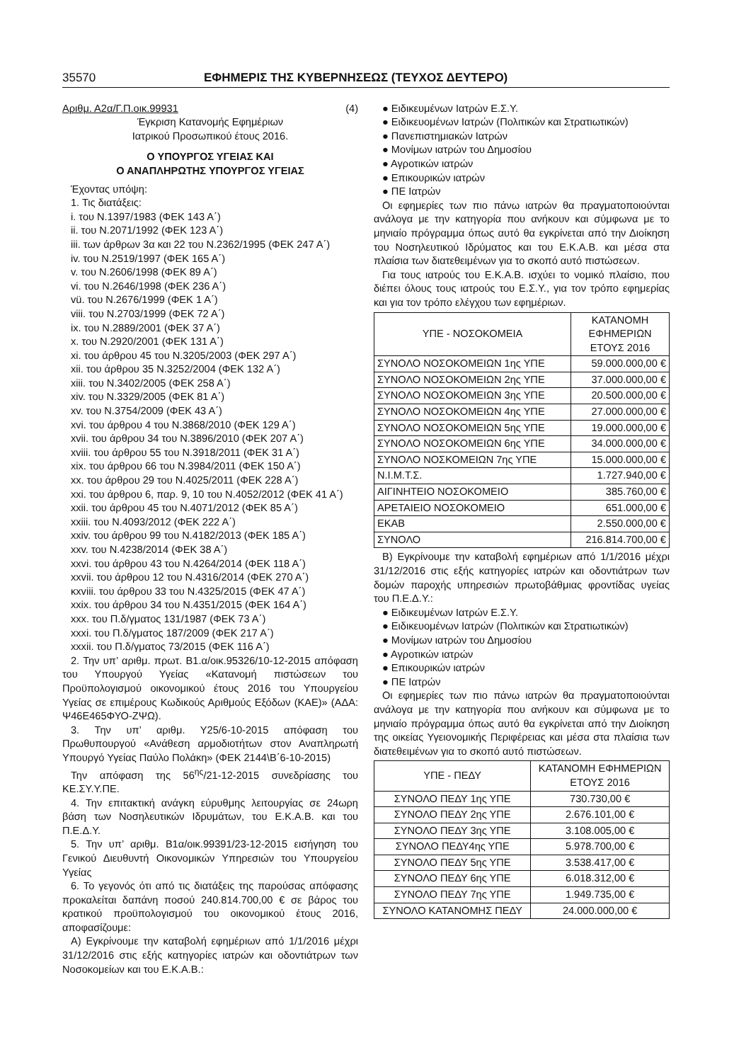35570 ΕΦΗΜΕΡΙΣ ΤΗΣ ΚΥΒΕΡΝΗΣΕΩΣ (ΤΕΥΧΟΣ ΔΕΥΤΕΡΟ)
Αριθμ. Α2α/Γ.Π.οικ.99931 (4)
Έγκριση Κατανομής Εφημέριων
Ιατρικού Προσωπικού έτους 2016.
Ο ΥΠΟΥΡΓΟΣ ΥΓΕΙΑΣ ΚΑΙ
Ο ΑΝΑΠΛΗΡΩΤΗΣ ΥΠΟΥΡΓΟΣ ΥΓΕΙΑΣ
Έχοντας υπόψη:
1. Τις διατάξεις:
i. του Ν.1397/1983 (ΦΕΚ 143 Α΄)
ii. του Ν.2071/1992 (ΦΕΚ 123 Α΄)
iii. των άρθρων 3α και 22 του Ν.2362/1995 (ΦΕΚ 247 Α΄)
iv. του Ν.2519/1997 (ΦΕΚ 165 Α΄)
v. του Ν.2606/1998 (ΦΕΚ 89 Α΄)
vi. του Ν.2646/1998 (ΦΕΚ 236 Α΄)
vü. του Ν.2676/1999 (ΦΕΚ 1 Α΄)
viii. του Ν.2703/1999 (ΦΕΚ 72 Α΄)
ix. του Ν.2889/2001 (ΦΕΚ 37 Α΄)
x. του Ν.2920/2001 (ΦΕΚ 131 Α΄)
xi. του άρθρου 45 του Ν.3205/2003 (ΦΕΚ 297 Α΄)
xii. του άρθρου 35 Ν.3252/2004 (ΦΕΚ 132 Α΄)
xiii. του Ν.3402/2005 (ΦΕΚ 258 Α΄)
xiv. του Ν.3329/2005 (ΦΕΚ 81 Α΄)
xv. του Ν.3754/2009 (ΦΕΚ 43 Α΄)
xvi. του άρθρου 4 του Ν.3868/2010 (ΦΕΚ 129 Α΄)
xvii. του άρθρου 34 του Ν.3896/2010 (ΦΕΚ 207 Α΄)
xviii. του άρθρου 55 του Ν.3918/2011 (ΦΕΚ 31 Α΄)
xix. του άρθρου 66 του Ν.3984/2011 (ΦΕΚ 150 Α΄)
xx. του άρθρου 29 του Ν.4025/2011 (ΦΕΚ 228 Α΄)
xxi. του άρθρου 6, παρ. 9, 10 του Ν.4052/2012 (ΦΕΚ 41 Α΄)
xxii. του άρθρου 45 του Ν.4071/2012 (ΦΕΚ 85 Α΄)
xxiii. του Ν.4093/2012 (ΦΕΚ 222 Α΄)
xxiv. του άρθρου 99 του Ν.4182/2013 (ΦΕΚ 185 Α΄)
xxv. του Ν.4238/2014 (ΦΕΚ 38 Α΄)
xxvi. του άρθρου 43 του Ν.4264/2014 (ΦΕΚ 118 Α΄)
xxvii. του άρθρου 12 του Ν.4316/2014 (ΦΕΚ 270 Α΄)
κxviii. του άρθρου 33 του Ν.4325/2015 (ΦΕΚ 47 Α΄)
xxix. του άρθρου 34 του Ν.4351/2015 (ΦΕΚ 164 Α΄)
xxx. του Π.δ/γματος 131/1987 (ΦΕΚ 73 Α΄)
xxxi. του Π.δ/γματος 187/2009 (ΦΕΚ 217 Α΄)
xxxii. του Π.δ/γματος 73/2015 (ΦΕΚ 116 Α΄)
2. Την υπ’ αριθμ. πρωτ. Β1.α/οικ.95326/10-12-2015 απόφαση του Υπουργού Υγείας «Κατανομή πιστώσεων του Προϋπολογισμού οικονομικού έτους 2016 του Υπουργείου Υγείας σε επιμέρους Κωδικούς Αριθμούς Εξόδων (ΚΑΕ)» (ΑΔΑ: Ψ46Ε465ΦΥΟ-ΖΨΩ).
3. Την υπ’ αριθμ. Υ25/6-10-2015 απόφαση του Πρωθυπουργού «Ανάθεση αρμοδιοτήτων στον Αναπληρωτή Υπουργό Υγείας Παύλο Πολάκη» (ΦΕΚ 2144\Β΄6-10-2015)
Την απόφαση της 56<sup>ης</sup>/21-12-2015 συνεδρίασης του ΚΕ.ΣΥ.Υ.ΠΕ.
4. Την επιτακτική ανάγκη εύρυθμης λειτουργίας σε 24ωρη βάση των Νοσηλευτικών Ιδρυμάτων, του Ε.Κ.Α.Β. και του Π.Ε.Δ.Υ.
5. Την υπ’ αριθμ. Β1α/οικ.99391/23-12-2015 εισήγηση του Γενικού Διευθυντή Οικονομικών Υπηρεσιών του Υπουργείου Υγείας
6. Το γεγονός ότι από τις διατάξεις της παρούσας απόφασης προκαλείται δαπάνη ποσού 240.814.700,00 € σε βάρος του κρατικού προϋπολογισμού του οικονομικού έτους 2016, αποφασίζουμε:
Α) Εγκρίνουμε την καταβολή εφημέριων από 1/1/2016 μέχρι 31/12/2016 στις εξής κατηγορίες ιατρών και οδοντιάτρων των Νοσοκομείων και του Ε.Κ.Α.Β.:
● Ειδικευμένων Ιατρών Ε.Σ.Υ.
● Ειδικευομένων Ιατρών (Πολιτικών και Στρατιωτικών)
● Πανεπιστημιακών Ιατρών
● Μονίμων ιατρών του Δημοσίου
● Αγροτικών ιατρών
● Επικουρικών ιατρών
● ΠΕ Ιατρών
Οι εφημερίες των πιο πάνω ιατρών θα πραγματοποιούνται ανάλογα με την κατηγορία που ανήκουν και σύμφωνα με το μηνιαίο πρόγραμμα όπως αυτό θα εγκρίνεται από την Διοίκηση του Νοσηλευτικού Ιδρύματος και του Ε.Κ.Α.Β. και μέσα στα πλαίσια των διατεθειμένων για το σκοπό αυτό πιστώσεων.
Για τους ιατρούς του Ε.Κ.Α.Β. ισχύει το νομικό πλαίσιο, που διέπει όλους τους ιατρούς του Ε.Σ.Υ., για τον τρόπο εφημερίας και για τον τρόπο ελέγχου των εφημέριων.
| ΥΠΕ - ΝΟΣΟΚΟΜΕΙΑ | ΚΑΤΑΝΟΜΗ ΕΦΗΜΕΡΙΩΝ ΕΤΟΥΣ 2016 |
| --- | --- |
| ΣΥΝΟΛΟ ΝΟΣΟΚΟΜΕΙΩΝ 1ης ΥΠΕ | 59.000.000,00 € |
| ΣΥΝΟΛΟ ΝΟΣΟΚΟΜΕΙΩΝ 2ης ΥΠΕ | 37.000.000,00 € |
| ΣΥΝΟΛΟ ΝΟΣΟΚΟΜΕΙΩΝ 3ης ΥΠΕ | 20.500.000,00 € |
| ΣΥΝΟΛΟ ΝΟΣΟΚΟΜΕΙΩΝ 4ης ΥΠΕ | 27.000.000,00 € |
| ΣΥΝΟΛΟ ΝΟΣΟΚΟΜΕΙΩΝ 5ης ΥΠΕ | 19.000.000,00 € |
| ΣΥΝΟΛΟ ΝΟΣΟΚΟΜΕΙΩΝ 6ης ΥΠΕ | 34.000.000,00 € |
| ΣΥΝΟΛΟ ΝΟΣΚΟΜΕΙΩΝ 7ης ΥΠΕ | 15.000.000,00 € |
| Ν.Ι.Μ.Τ.Σ. | 1.727.940,00 € |
| ΑΙΓΙΝΗΤΕΙΟ ΝΟΣΟΚΟΜΕΙΟ | 385.760,00 € |
| ΑΡΕΤΑΙΕΙΟ ΝΟΣΟΚΟΜΕΙΟ | 651.000,00 € |
| ΕΚΑΒ | 2.550.000,00 € |
| ΣΥΝΟΛΟ | 216.814.700,00 € |
Β) Εγκρίνουμε την καταβολή εφημέριων από 1/1/2016 μέχρι 31/12/2016 στις εξής κατηγορίες ιατρών και οδοντιάτρων των δομών παροχής υπηρεσιών πρωτοβάθμιας φροντίδας υγείας του Π.Ε.Δ.Υ.:
● Ειδικευμένων Ιατρών Ε.Σ.Υ.
● Ειδικευομένων Ιατρών (Πολιτικών και Στρατιωτικών)
● Μονίμων ιατρών του Δημοσίου
● Αγροτικών ιατρών
● Επικουρικών ιατρών
● ΠΕ Ιατρών
Οι εφημερίες των πιο πάνω ιατρών θα πραγματοποιούνται ανάλογα με την κατηγορία που ανήκουν και σύμφωνα με το μηνιαίο πρόγραμμα όπως αυτό θα εγκρίνεται από την Διοίκηση της οικείας Υγειονομικής Περιφέρειας και μέσα στα πλαίσια των διατεθειμένων για το σκοπό αυτό πιστώσεων.
| ΥΠΕ - ΠΕΔΥ | ΚΑΤΑΝΟΜΗ ΕΦΗΜΕΡΙΩΝ ΕΤΟΥΣ 2016 |
| --- | --- |
| ΣΥΝΟΛΟ ΠΕΔΥ 1ης ΥΠΕ | 730.730,00 € |
| ΣΥΝΟΛΟ ΠΕΔΥ 2ης ΥΠΕ | 2.676.101,00 € |
| ΣΥΝΟΛΟ ΠΕΔΥ 3ης ΥΠΕ | 3.108.005,00 € |
| ΣΥΝΟΛΟ ΠΕΔΥ4ης ΥΠΕ | 5.978.700,00 € |
| ΣΥΝΟΛΟ ΠΕΔΥ 5ης ΥΠΕ | 3.538.417,00 € |
| ΣΥΝΟΛΟ ΠΕΔΥ 6ης ΥΠΕ | 6.018.312,00 € |
| ΣΥΝΟΛΟ ΠΕΔΥ 7ης ΥΠΕ | 1.949.735,00 € |
| ΣΥΝΟΛΟ ΚΑΤΑΝΟΜΗΣ ΠΕΔΥ | 24.000.000,00 € |